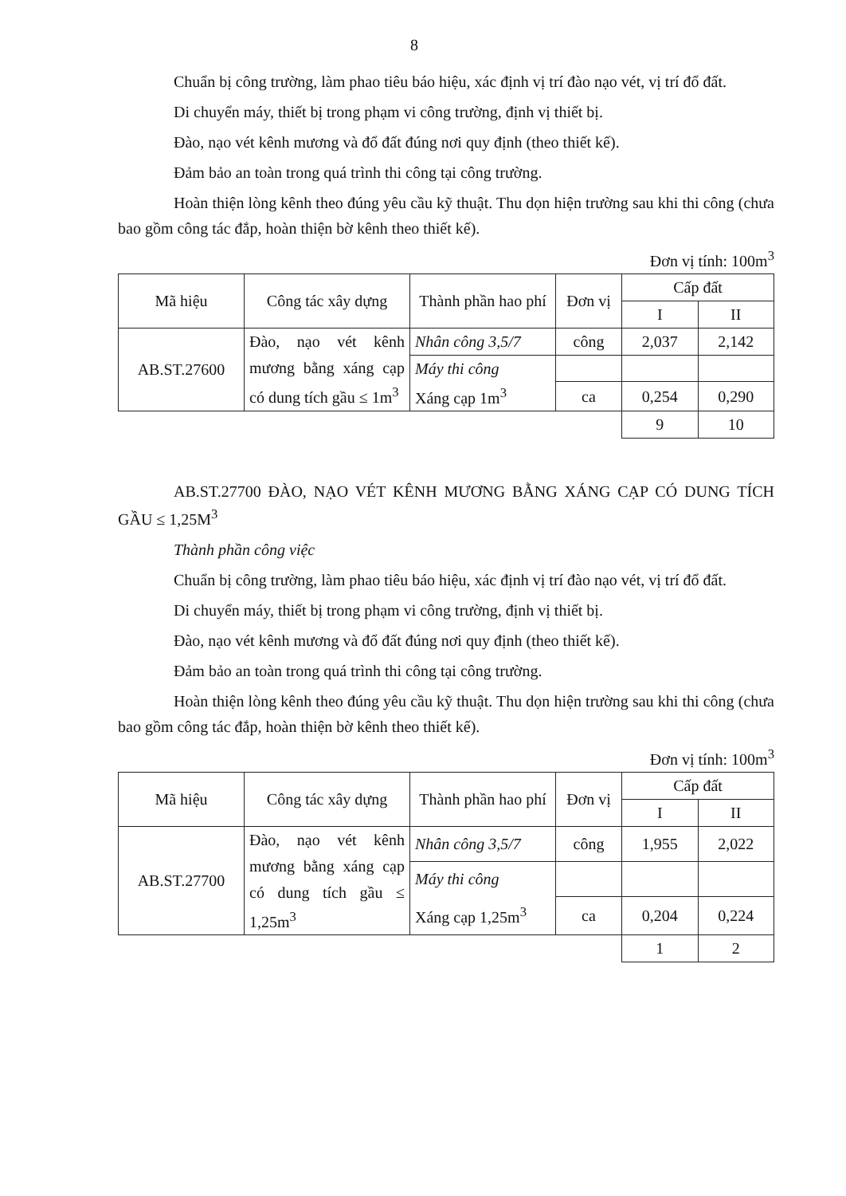8
Chuẩn bị công trường, làm phao tiêu báo hiệu, xác định vị trí đào nạo vét, vị trí đổ đất.
Di chuyển máy, thiết bị trong phạm vi công trường, định vị thiết bị.
Đào, nạo vét kênh mương và đổ đất đúng nơi quy định (theo thiết kế).
Đảm bảo an toàn trong quá trình thi công tại công trường.
Hoàn thiện lòng kênh theo đúng yêu cầu kỹ thuật. Thu dọn hiện trường sau khi thi công (chưa bao gồm công tác đắp, hoàn thiện bờ kênh theo thiết kế).
Đơn vị tính: 100m<sup>3</sup>
| Mã hiệu | Công tác xây dựng | Thành phần hao phí | Đơn vị | Cấp đất | |
| --- | --- | --- | --- | --- | --- |
| | | | | I | II |
| AB.ST.27600 | Đào, nạo vét kênh mương bằng xáng cạp có dung tích gầu ≤ 1m<sup>3</sup> | Nhân công 3,5/7 | công | 2,037 | 2,142 |
| | | Máy thi công | | | |
| | | Xáng cạp 1m<sup>3</sup> | ca | 0,254 | 0,290 |
| | | | | 9 | 10 |
AB.ST.27700 ĐÀO, NẠO VÉT KÊNH MƯƠNG BẰNG XÁNG CẠP CÓ DUNG TÍCH GẦU ≤ 1,25M<sup>3</sup>
Thành phần công việc
Chuẩn bị công trường, làm phao tiêu báo hiệu, xác định vị trí đào nạo vét, vị trí đổ đất.
Di chuyển máy, thiết bị trong phạm vi công trường, định vị thiết bị.
Đào, nạo vét kênh mương và đổ đất đúng nơi quy định (theo thiết kế).
Đảm bảo an toàn trong quá trình thi công tại công trường.
Hoàn thiện lòng kênh theo đúng yêu cầu kỹ thuật. Thu dọn hiện trường sau khi thi công (chưa bao gồm công tác đắp, hoàn thiện bờ kênh theo thiết kế).
Đơn vị tính: 100m<sup>3</sup>
| Mã hiệu | Công tác xây dựng | Thành phần hao phí | Đơn vị | Cấp đất | |
| --- | --- | --- | --- | --- | --- |
| | | | | I | II |
| AB.ST.27700 | Đào, nạo vét kênh mương bằng xáng cạp có dung tích gầu ≤ 1,25m<sup>3</sup> | Nhân công 3,5/7 | công | 1,955 | 2,022 |
| | | Máy thi công | | | |
| | | Xáng cạp 1,25m<sup>3</sup> | ca | 0,204 | 0,224 |
| | | | | 1 | 2 |